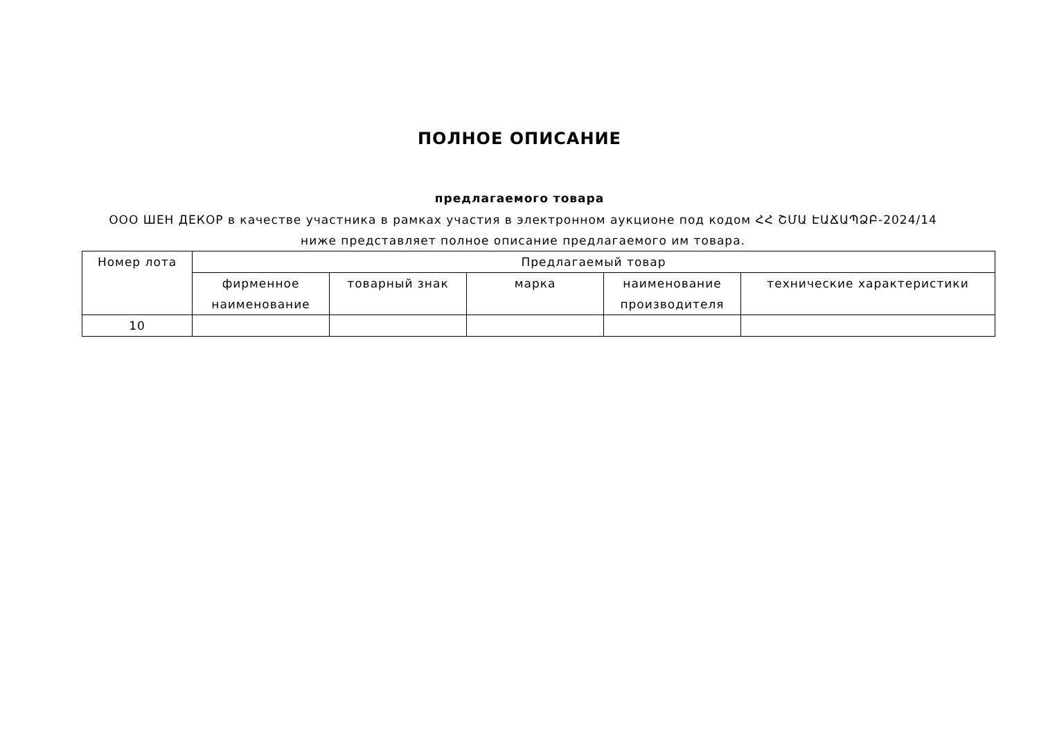ПОЛНОЕ ОПИСАНИЕ
предлагаемого товара
ООО ШЕН ДЕКОР в качестве участника в рамках участия в электронном аукционе под кодом ՀՀ ՇՄԱ ԷԱՃԱՊՁԲ-2024/14 ниже представляет полное описание предлагаемого им товара.
| Номер лота | Предлагаемый товар | | | | |
| --- | --- | --- | --- | --- | --- |
| | фирменное наименование | товарный знак | марка | наименование производителя | технические характеристики |
| 10 | | | | | |